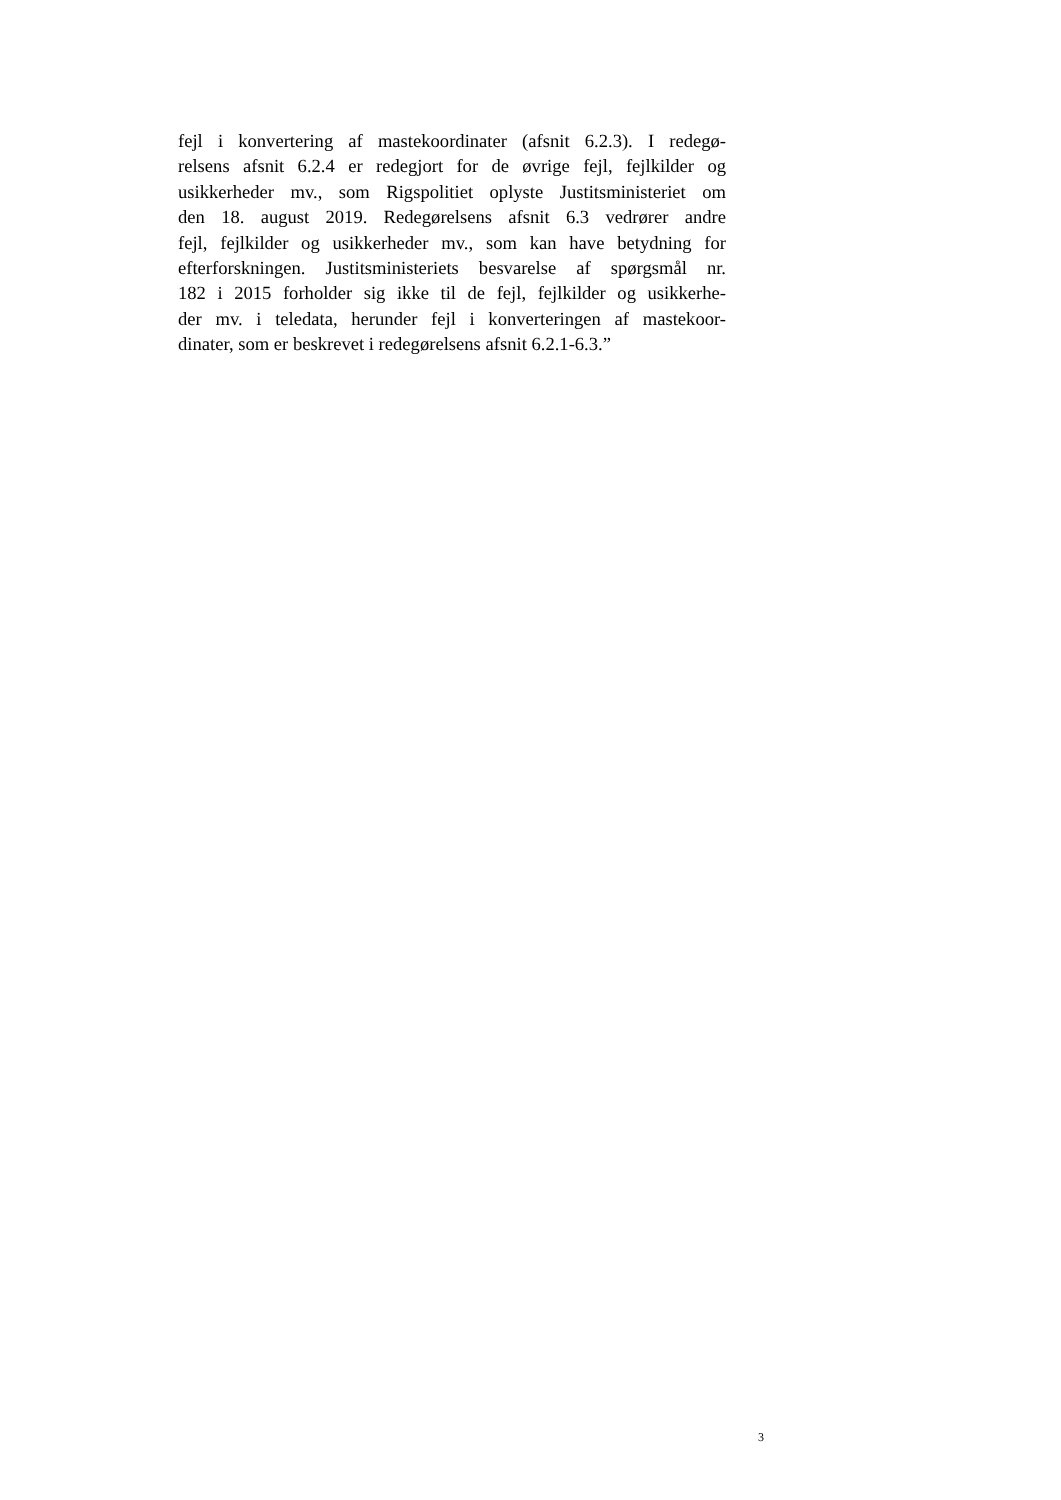fejl i konvertering af mastekoordinater (afsnit 6.2.3). I redegø-
relsens afsnit 6.2.4 er redegjort for de øvrige fejl, fejlkilder og
usikkerheder mv., som Rigspolitiet oplyste Justitsministeriet om
den 18. august 2019. Redegørelsens afsnit 6.3 vedrører andre
fejl, fejlkilder og usikkerheder mv., som kan have betydning for
efterforskningen. Justitsministeriets besvarelse af spørgsmål nr.
182 i 2015 forholder sig ikke til de fejl, fejlkilder og usikkerhe-
der mv. i teledata, herunder fejl i konverteringen af mastekoor-
dinater, som er beskrevet i redegørelsens afsnit 6.2.1-6.3.”
3